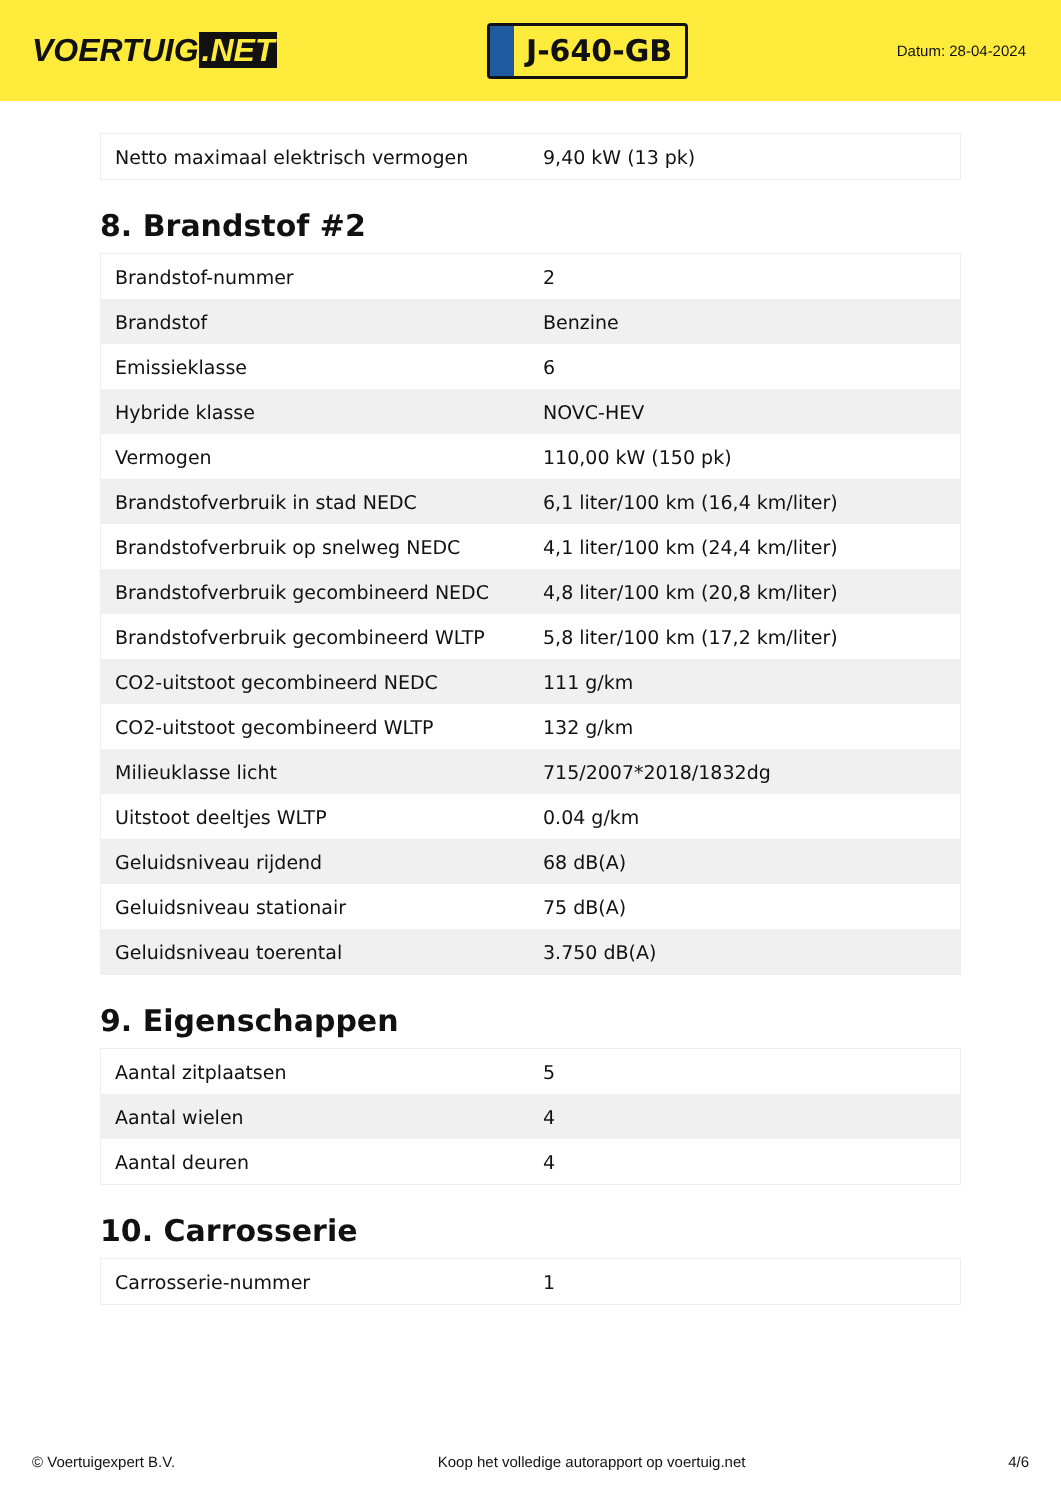VOERTUIG.NET
J-640-GB
Datum: 28-04-2024
| Netto maximaal elektrisch vermogen | 9,40 kW (13 pk) |
8. Brandstof #2
| Brandstof-nummer | 2 |
| Brandstof | Benzine |
| Emissieklasse | 6 |
| Hybride klasse | NOVC-HEV |
| Vermogen | 110,00 kW (150 pk) |
| Brandstofverbruik in stad NEDC | 6,1 liter/100 km (16,4 km/liter) |
| Brandstofverbruik op snelweg NEDC | 4,1 liter/100 km (24,4 km/liter) |
| Brandstofverbruik gecombineerd NEDC | 4,8 liter/100 km (20,8 km/liter) |
| Brandstofverbruik gecombineerd WLTP | 5,8 liter/100 km (17,2 km/liter) |
| CO2-uitstoot gecombineerd NEDC | 111 g/km |
| CO2-uitstoot gecombineerd WLTP | 132 g/km |
| Milieuklasse licht | 715/2007*2018/1832dg |
| Uitstoot deeltjes WLTP | 0.04 g/km |
| Geluidsniveau rijdend | 68 dB(A) |
| Geluidsniveau stationair | 75 dB(A) |
| Geluidsniveau toerental | 3.750 dB(A) |
9. Eigenschappen
| Aantal zitplaatsen | 5 |
| Aantal wielen | 4 |
| Aantal deuren | 4 |
10. Carrosserie
| Carrosserie-nummer | 1 |
© Voertuigexpert B.V. Koop het volledige autorapport op voertuig.net 4/6